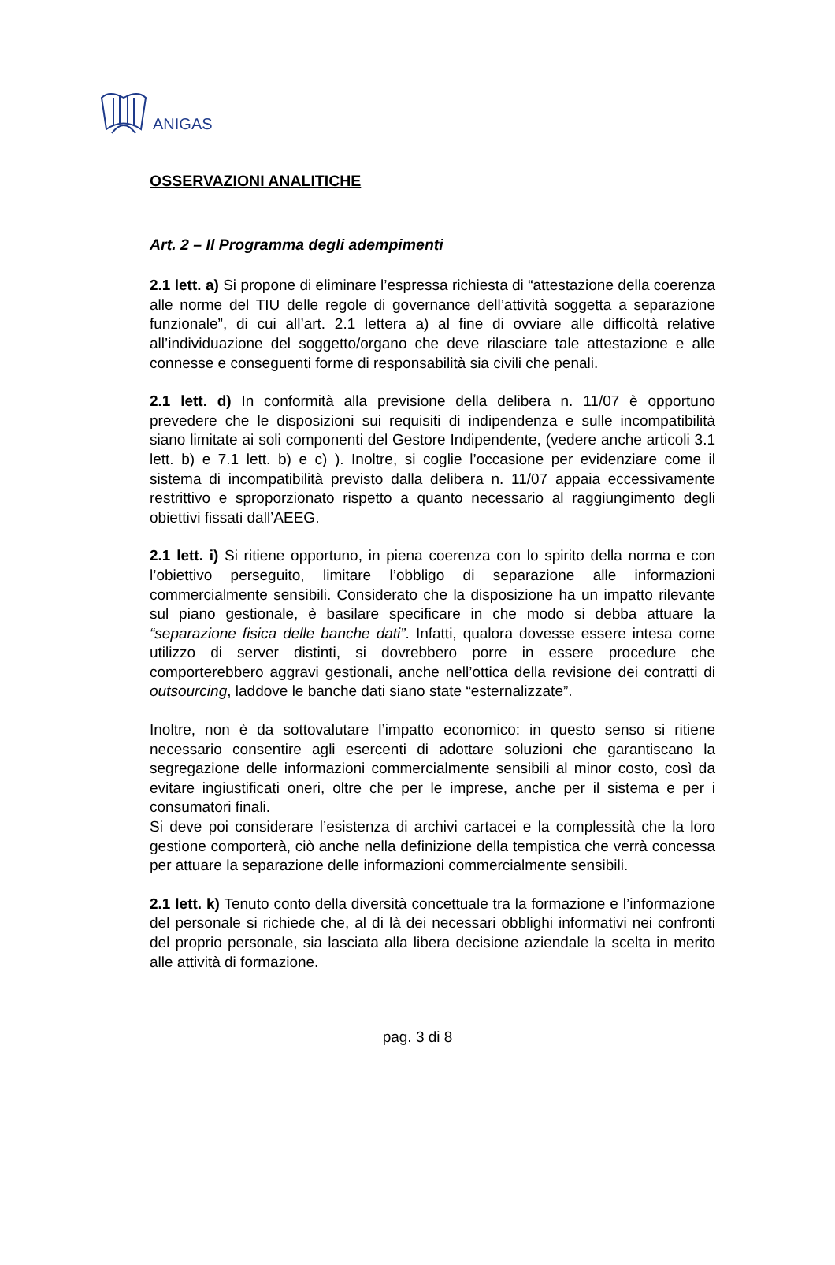ANIGAS
OSSERVAZIONI ANALITICHE
Art. 2 – Il Programma degli adempimenti
2.1 lett. a) Si propone di eliminare l’espressa richiesta di “attestazione della coerenza alle norme del TIU delle regole di governance dell’attività soggetta a separazione funzionale”, di cui all’art. 2.1 lettera a) al fine di ovviare alle difficoltà relative all’individuazione del soggetto/organo che deve rilasciare tale attestazione e alle connesse e conseguenti forme di responsabilità sia civili che penali.
2.1 lett. d) In conformità alla previsione della delibera n. 11/07 è opportuno prevedere che le disposizioni sui requisiti di indipendenza e sulle incompatibilità siano limitate ai soli componenti del Gestore Indipendente, (vedere anche articoli 3.1 lett. b) e 7.1 lett. b) e c) ). Inoltre, si coglie l’occasione per evidenziare come il sistema di incompatibilità previsto dalla delibera n. 11/07 appaia eccessivamente restrittivo e sproporzionato rispetto a quanto necessario al raggiungimento degli obiettivi fissati dall’AEEG.
2.1 lett. i) Si ritiene opportuno, in piena coerenza con lo spirito della norma e con l’obiettivo perseguito, limitare l’obbligo di separazione alle informazioni commercialmente sensibili. Considerato che la disposizione ha un impatto rilevante sul piano gestionale, è basilare specificare in che modo si debba attuare la “separazione fisica delle banche dati”. Infatti, qualora dovesse essere intesa come utilizzo di server distinti, si dovrebbero porre in essere procedure che comporterebbero aggravi gestionali, anche nell’ottica della revisione dei contratti di outsourcing, laddove le banche dati siano state “esternalizzate”.
Inoltre, non è da sottovalutare l’impatto economico: in questo senso si ritiene necessario consentire agli esercenti di adottare soluzioni che garantiscano la segregazione delle informazioni commercialmente sensibili al minor costo, così da evitare ingiustificati oneri, oltre che per le imprese, anche per il sistema e per i consumatori finali.
Si deve poi considerare l’esistenza di archivi cartacei e la complessità che la loro gestione comporterà, ciò anche nella definizione della tempistica che verrà concessa per attuare la separazione delle informazioni commercialmente sensibili.
2.1 lett. k) Tenuto conto della diversità concettuale tra la formazione e l’informazione del personale si richiede che, al di là dei necessari obblighi informativi nei confronti del proprio personale, sia lasciata alla libera decisione aziendale la scelta in merito alle attività di formazione.
pag. 3 di 8